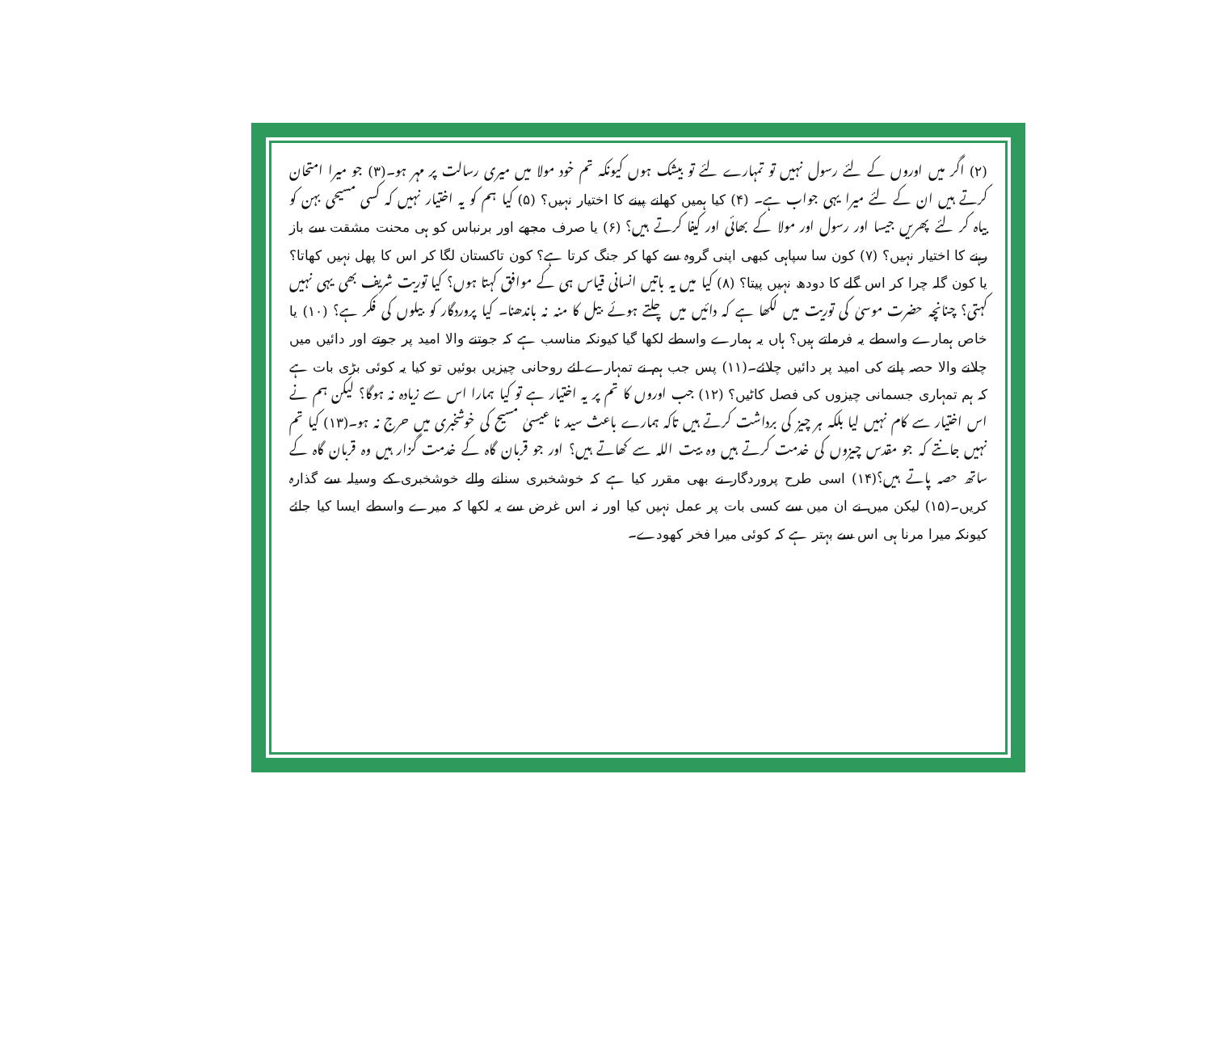(۲) اگر میں اوروں کے لئے رسول نہیں تو تمہارے لئے تو بیشک ہوں کیونکہ تم خود مولا میں میری رسالت پر مہر ہو۔(۳) جو میرا امتحان کرتے ہیں ان کے لئے میرا یہی جواب ہے۔ (۴) کیا ہمیں کھانے پینے کا اختیار نہیں؟ (۵) کیا ہم کو یہ اختیار نہیں کہ کسی مسیحی بہن کو بیاہ کر لئے پھریں جیسا اور رسول اور مولا کے بھائی اور کیفا کرتے ہیں؟ (۶) یا صرف مجھے اور برنباس کو ہی محنت مشقت سے باز رہنے کا اختیار نہیں؟ (۷) کون سا سپاہی کبھی اپنی گروہ سے کھا کر جنگ کرتا ہے؟ کون تاکستان لگا کر اس کا پھل نہیں کھاتا؟ یا کون گلہ چرا کر اس گلے کا دودھ نہیں پیتا؟ (۸) کیا میں یہ باتیں انسانی قیاس ہی کے موافق کہتا ہوں؟ کیا توریت شریف بھی یہی نہیں کہتی؟ چنانچہ حضرت موسیٰ کی توریت میں لکھا ہے کہ دائیں میں چلتے ہوئے بیل کا منہ نہ باندھنا۔ کیا پروردگار کو بیلوں کی فکر ہے؟ (۱۰) یا خاص ہمارے واسطے یہ فرماتے ہیں؟ ہاں یہ ہمارے واسطے لکھا گیا کیونکہ مناسب ہے کہ جوتنے والا امید پر جوتے اور دائیں میں چلانے والا حصہ پانے کی امید پر دائیں چلائے۔(۱۱) پس جب ہم نے تمہارے لئے روحانی چیزیں بوئیں تو کیا یہ کوئی بڑی بات ہے کہ ہم تمہاری جسمانی چیزوں کی فصل کاٹیں؟ (۱۲) جب اوروں کا تم پر یہ اختیار ہے تو کیا ہمارا اس سے زیادہ نہ ہوگا؟ لیکن ہم نے اس اختیار سے کام نہیں لیا بلکہ ہر چیز کی برداشت کرتے ہیں تاکہ ہمارے باعث سید نا عیسیٰ مسیح کی خوشخبری میں حرج نہ ہو۔(۱۳) کیا تم نہیں جانتے کہ جو مقدس چیزوں کی خدمت کرتے ہیں وہ بیت اللہ سے کھاتے ہیں؟ اور جو قربان گاہ کے خدمت گزار ہیں وہ قربان گاہ کے ساتھ حصہ پاتے ہیں؟(۱۴) اسی طرح پروردگار نے بھی مقرر کیا ہے کہ خوشخبری سنانے والے خوشخبری کے وسیلہ سے گذارہ کریں۔(۱۵) لیکن میں نے ان میں سے کسی بات پر عمل نہیں کیا اور نہ اس غرض سے یہ لکھا کہ میرے واسطے ایسا کیا جائے کیونکہ میرا مرنا ہی اس سے بہتر ہے کہ کوئی میرا فخر کھودے۔